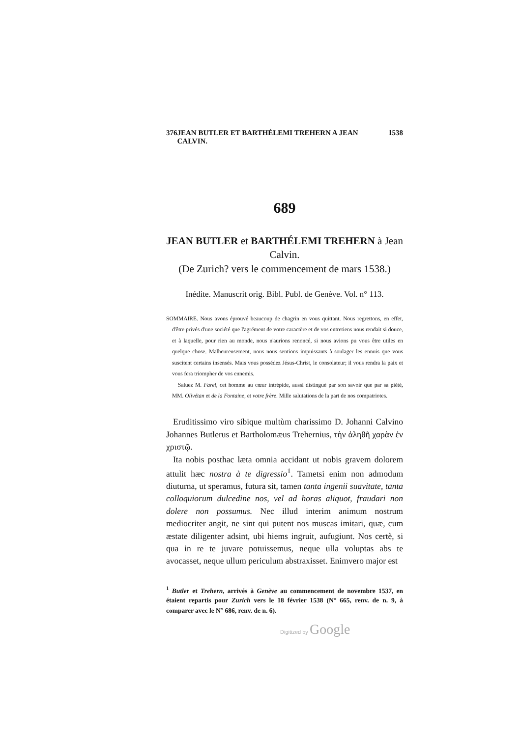376 JEAN BUTLER ET BARTHÉLEMI TREHERN A JEAN CALVIN. 1538
689
JEAN BUTLER et BARTHÉLEMI TREHERN à Jean Calvin.
(De Zurich? vers le commencement de mars 1538.)
Inédite. Manuscrit orig. Bibl. Publ. de Genève. Vol. n° 113.
SOMMAIRE. Nous avons éprouvé beaucoup de chagrin en vous quittant. Nous regrettons, en effet, d'être privés d'une société que l'agrément de votre caractère et de vos entretiens nous rendait si douce, et à laquelle, pour rien au monde, nous n'aurions renoncé, si nous avions pu vous être utiles en quelque chose. Malheureusement, nous nous sentions impuissants à soulager les ennuis que vous suscitent certains insensés. Mais vous possédez Jésus-Christ, le consolateur; il vous rendra la paix et vous fera triompher de vos ennemis.
Saluez M. Farel, cet homme au cœur intrépide, aussi distingué par son savoir que par sa piété, MM. Olivétan et de la Fontaine, et votre frère. Mille salutations de la part de nos compatriotes.
Eruditissimo viro sibique multùm charissimo D. Johanni Calvino Johannes Butlerus et Bartholomæus Trehernius, τὴν ἀληθῆ χαρὰν ἐν χριστῷ.
Ita nobis posthac læta omnia accidant ut nobis gravem dolorem attulit hæc nostra à te digressio<sup>1</sup>. Tametsi enim non admodum diuturna, ut speramus, futura sit, tamen tanta ingenii suavitate, tanta colloquiorum dulcedine nos, vel ad horas aliquot, fraudari non dolere non possumus. Nec illud interim animum nostrum mediocriter angit, ne sint qui putent nos muscas imitari, quæ, cum æstate diligenter adsint, ubi hiems ingruit, aufugiunt. Nos certè, si qua in re te juvare potuissemus, neque ulla voluptas abs te avocasset, neque ullum periculum abstraxisset. Enimvero major est
<sup>1</sup> Butler et Trehern, arrivés à Genève au commencement de novembre 1537, en étaient repartis pour Zurich vers le 18 février 1538 (N° 665, renv. de n. 9, à comparer avec le N° 686, renv. de n. 6).
Digitized by Google